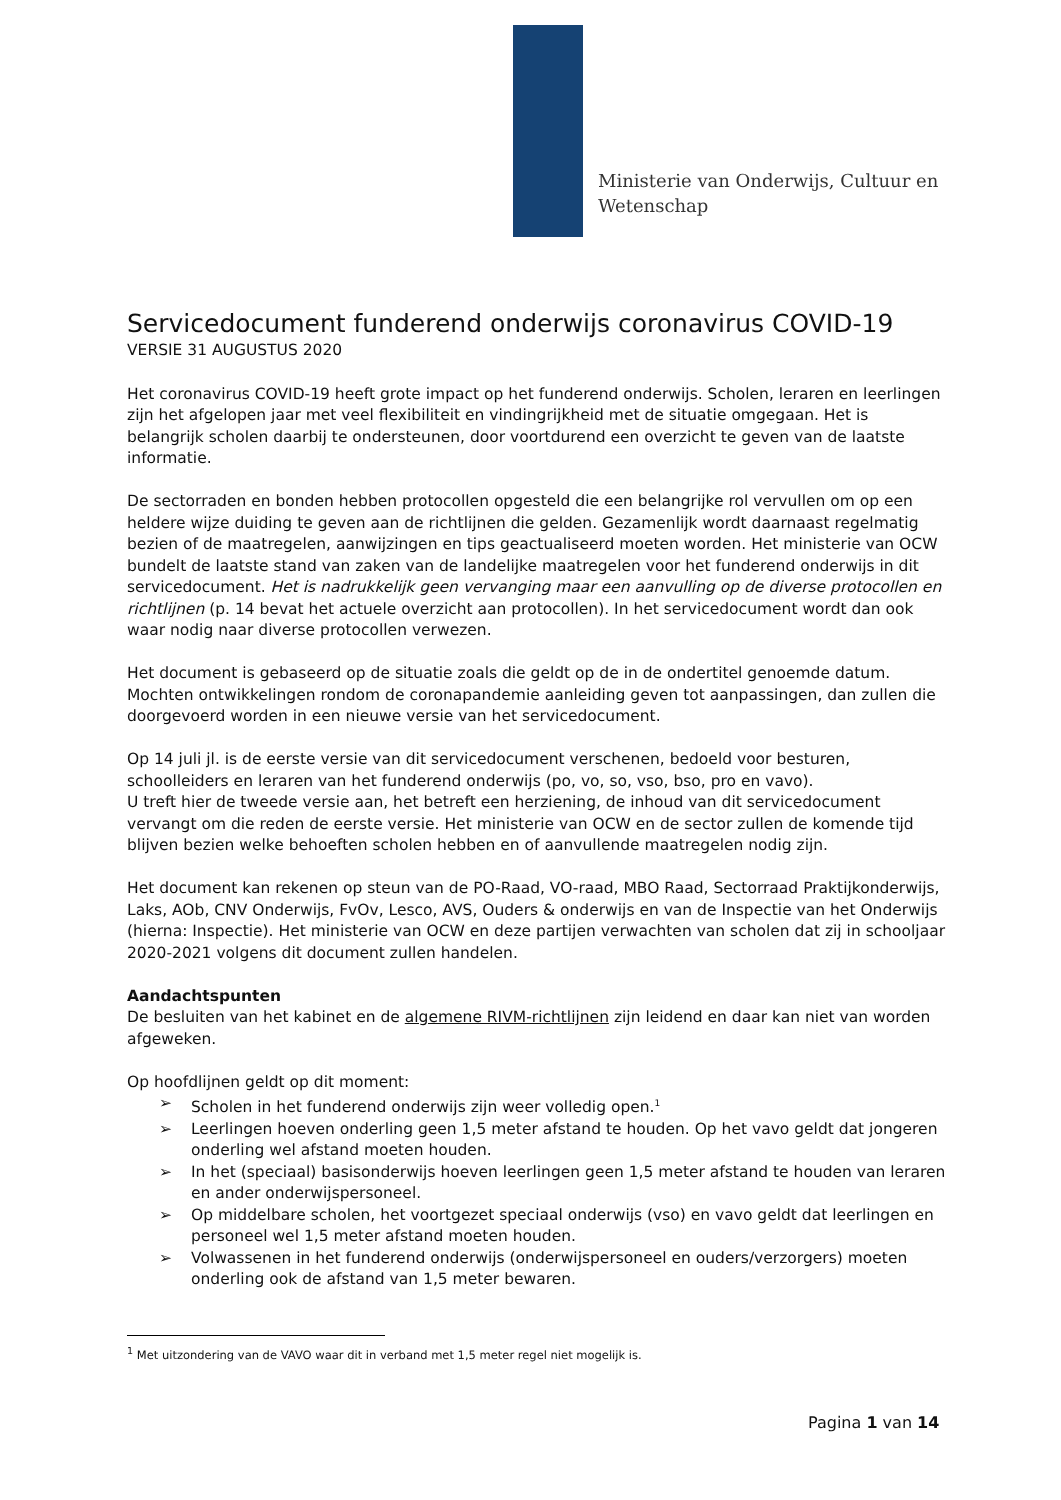Ministerie van Onderwijs, Cultuur en
Wetenschap
Servicedocument funderend onderwijs coronavirus COVID-19
VERSIE 31 AUGUSTUS 2020
Het coronavirus COVID-19 heeft grote impact op het funderend onderwijs. Scholen, leraren en leerlingen zijn het afgelopen jaar met veel flexibiliteit en vindingrijkheid met de situatie omgegaan. Het is belangrijk scholen daarbij te ondersteunen, door voortdurend een overzicht te geven van de laatste informatie.
De sectorraden en bonden hebben protocollen opgesteld die een belangrijke rol vervullen om op een heldere wijze duiding te geven aan de richtlijnen die gelden. Gezamenlijk wordt daarnaast regelmatig bezien of de maatregelen, aanwijzingen en tips geactualiseerd moeten worden. Het ministerie van OCW bundelt de laatste stand van zaken van de landelijke maatregelen voor het funderend onderwijs in dit servicedocument. Het is nadrukkelijk geen vervanging maar een aanvulling op de diverse protocollen en richtlijnen (p. 14 bevat het actuele overzicht aan protocollen). In het servicedocument wordt dan ook waar nodig naar diverse protocollen verwezen.
Het document is gebaseerd op de situatie zoals die geldt op de in de ondertitel genoemde datum. Mochten ontwikkelingen rondom de coronapandemie aanleiding geven tot aanpassingen, dan zullen die doorgevoerd worden in een nieuwe versie van het servicedocument.
Op 14 juli jl. is de eerste versie van dit servicedocument verschenen, bedoeld voor besturen, schoolleiders en leraren van het funderend onderwijs (po, vo, so, vso, bso, pro en vavo).
U treft hier de tweede versie aan, het betreft een herziening, de inhoud van dit servicedocument vervangt om die reden de eerste versie. Het ministerie van OCW en de sector zullen de komende tijd blijven bezien welke behoeften scholen hebben en of aanvullende maatregelen nodig zijn.
Het document kan rekenen op steun van de PO-Raad, VO-raad, MBO Raad, Sectorraad Praktijkonderwijs, Laks, AOb, CNV Onderwijs, FvOv, Lesco, AVS, Ouders & onderwijs en van de Inspectie van het Onderwijs (hierna: Inspectie). Het ministerie van OCW en deze partijen verwachten van scholen dat zij in schooljaar 2020-2021 volgens dit document zullen handelen.
Aandachtspunten
De besluiten van het kabinet en de algemene RIVM-richtlijnen zijn leidend en daar kan niet van worden afgeweken.
Op hoofdlijnen geldt op dit moment:
➢ Scholen in het funderend onderwijs zijn weer volledig open.<sup>1</sup>
➢ Leerlingen hoeven onderling geen 1,5 meter afstand te houden. Op het vavo geldt dat jongeren onderling wel afstand moeten houden.
➢ In het (speciaal) basisonderwijs hoeven leerlingen geen 1,5 meter afstand te houden van leraren en ander onderwijspersoneel.
➢ Op middelbare scholen, het voortgezet speciaal onderwijs (vso) en vavo geldt dat leerlingen en personeel wel 1,5 meter afstand moeten houden.
➢ Volwassenen in het funderend onderwijs (onderwijspersoneel en ouders/verzorgers) moeten onderling ook de afstand van 1,5 meter bewaren.
<sup>1</sup> Met uitzondering van de VAVO waar dit in verband met 1,5 meter regel niet mogelijk is.
Pagina 1 van 14